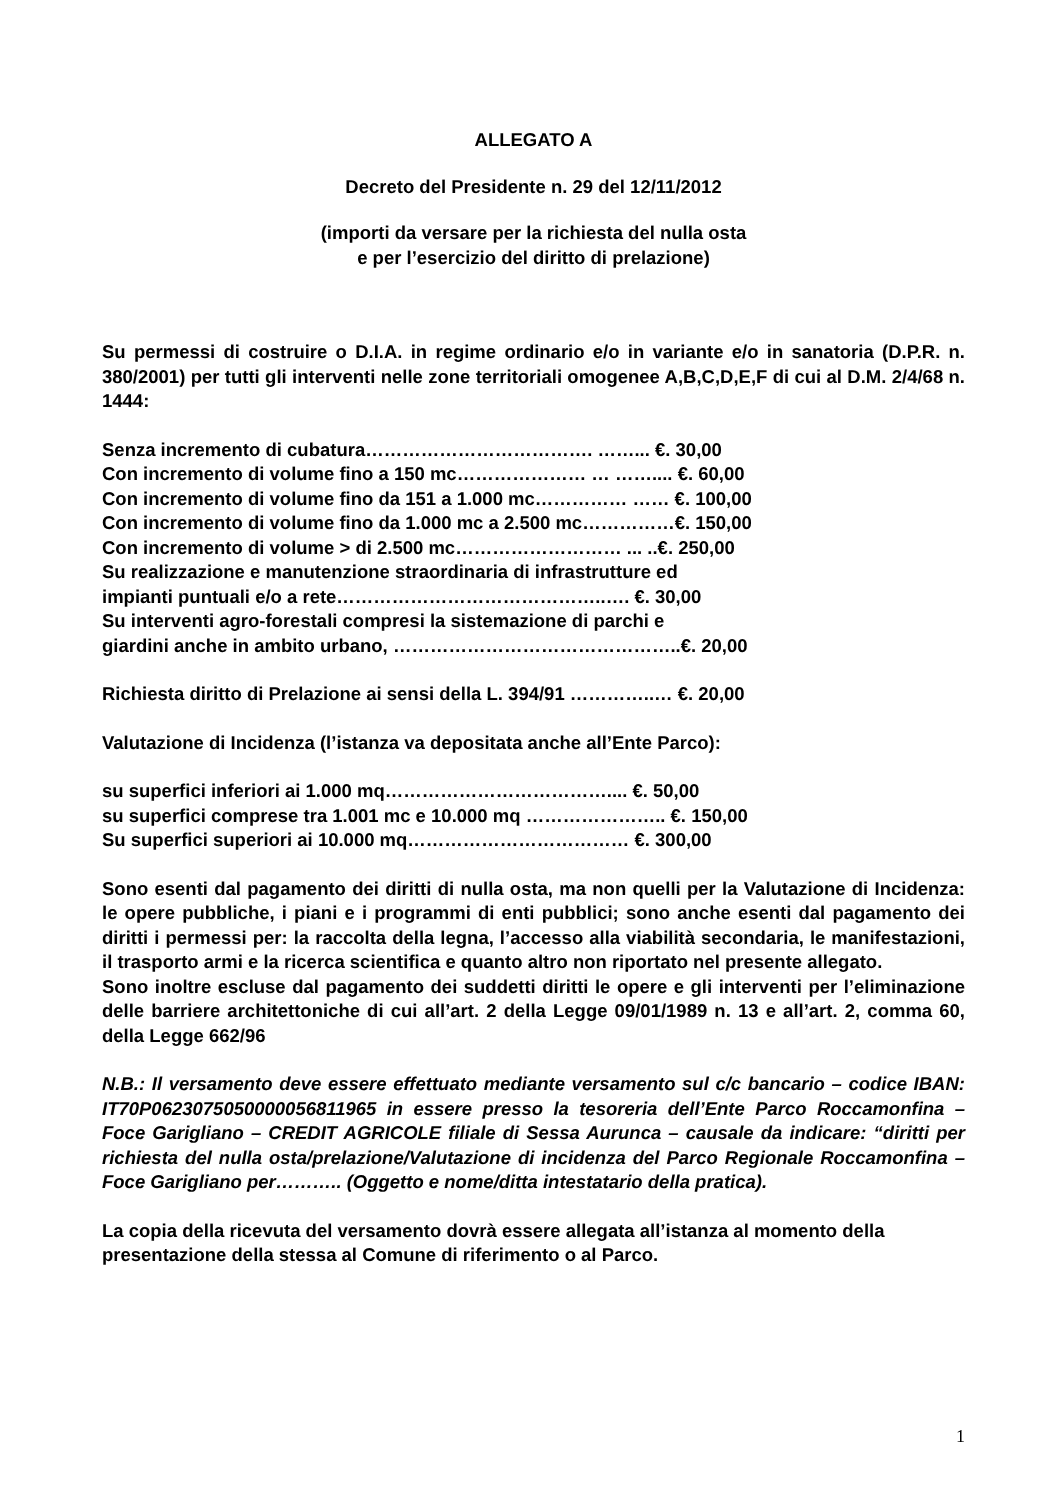ALLEGATO A
Decreto del Presidente n. 29 del 12/11/2012
(importi da versare per la richiesta del nulla osta
e per l’esercizio del diritto di prelazione)
Su permessi di costruire o D.I.A. in regime ordinario e/o in variante e/o in sanatoria (D.P.R. n. 380/2001) per tutti gli interventi nelle zone territoriali omogenee A,B,C,D,E,F di cui al D.M. 2/4/68 n. 1444:
Senza incremento di cubatura………………………………. ……... €. 30,00
Con incremento di volume fino a 150 mc………………… … …….... €. 60,00
Con incremento di volume fino da 151 a 1.000 mc…………… …… €. 100,00
Con incremento di volume fino da 1.000 mc a 2.500 mc……………€. 150,00
Con incremento di volume > di 2.500 mc……………………… ... ..€. 250,00
Su realizzazione e manutenzione straordinaria di infrastrutture ed
impianti puntuali e/o a rete……………………………………..…. €. 30,00
Su interventi agro-forestali compresi la sistemazione di parchi e
giardini anche in ambito urbano, ………………………………………..€. 20,00
Richiesta diritto di Prelazione ai sensi della L. 394/91 …………..… €. 20,00
Valutazione di Incidenza (l’istanza va depositata anche all’Ente Parco):
su superfici inferiori ai 1.000 mq……………………………….... €. 50,00
su superfici comprese tra 1.001 mc e 10.000 mq ………………….. €. 150,00
Su superfici superiori ai 10.000 mq……………………………… €. 300,00
Sono esenti dal pagamento dei diritti di nulla osta, ma non quelli per la Valutazione di Incidenza: le opere pubbliche, i piani e i programmi di enti pubblici; sono anche esenti dal pagamento dei diritti i permessi per: la raccolta della legna, l’accesso alla viabilità secondaria, le manifestazioni, il trasporto armi e la ricerca scientifica e quanto altro non riportato nel presente allegato.
Sono inoltre escluse dal pagamento dei suddetti diritti le opere e gli interventi per l’eliminazione delle barriere architettoniche di cui all’art. 2 della Legge 09/01/1989 n. 13 e all’art. 2, comma 60, della Legge 662/96
N.B.: Il versamento deve essere effettuato mediante versamento sul c/c bancario – codice IBAN: IT70P0623075050000056811965 in essere presso la tesoreria dell’Ente Parco Roccamonfina – Foce Garigliano – CREDIT AGRICOLE filiale di Sessa Aurunca – causale da indicare: “diritti per richiesta del nulla osta/prelazione/Valutazione di incidenza del Parco Regionale Roccamonfina – Foce Garigliano per……….. (Oggetto e nome/ditta intestatario della pratica).
La copia della ricevuta del versamento dovrà essere allegata all’istanza al momento della presentazione della stessa al Comune di riferimento o al Parco.
1